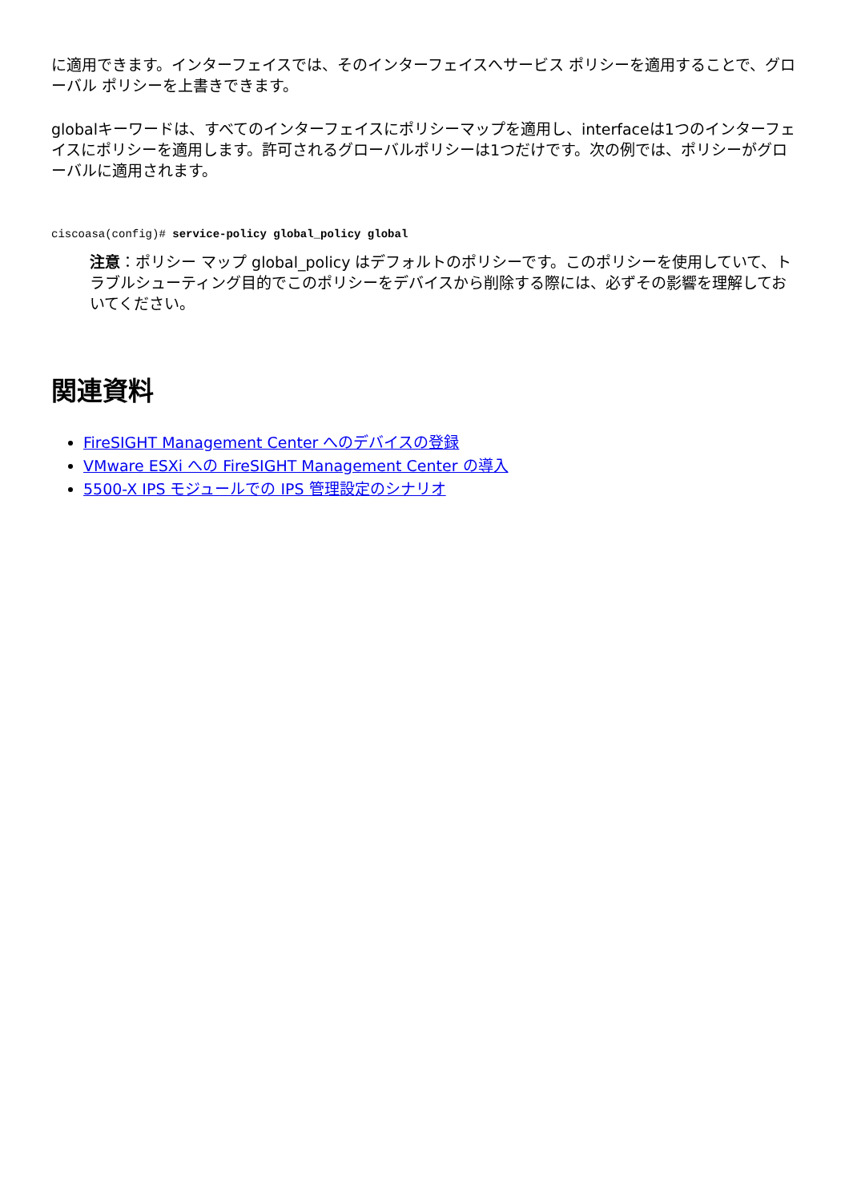に適用できます。インターフェイスでは、そのインターフェイスへサービス ポリシーを適用することで、グローバル ポリシーを上書きできます。
globalキーワードは、すべてのインターフェイスにポリシーマップを適用し、interfaceは1つのインターフェイスにポリシーを適用します。許可されるグローバルポリシーは1つだけです。次の例では、ポリシーがグローバルに適用されます。
ciscoasa(config)# service-policy global_policy global
注意：ポリシー マップ global_policy はデフォルトのポリシーです。このポリシーを使用していて、トラブルシューティング目的でこのポリシーをデバイスから削除する際には、必ずその影響を理解しておいてください。
関連資料
FireSIGHT Management Center へのデバイスの登録
VMware ESXi への FireSIGHT Management Center の導入
5500-X IPS モジュールでの IPS 管理設定のシナリオ